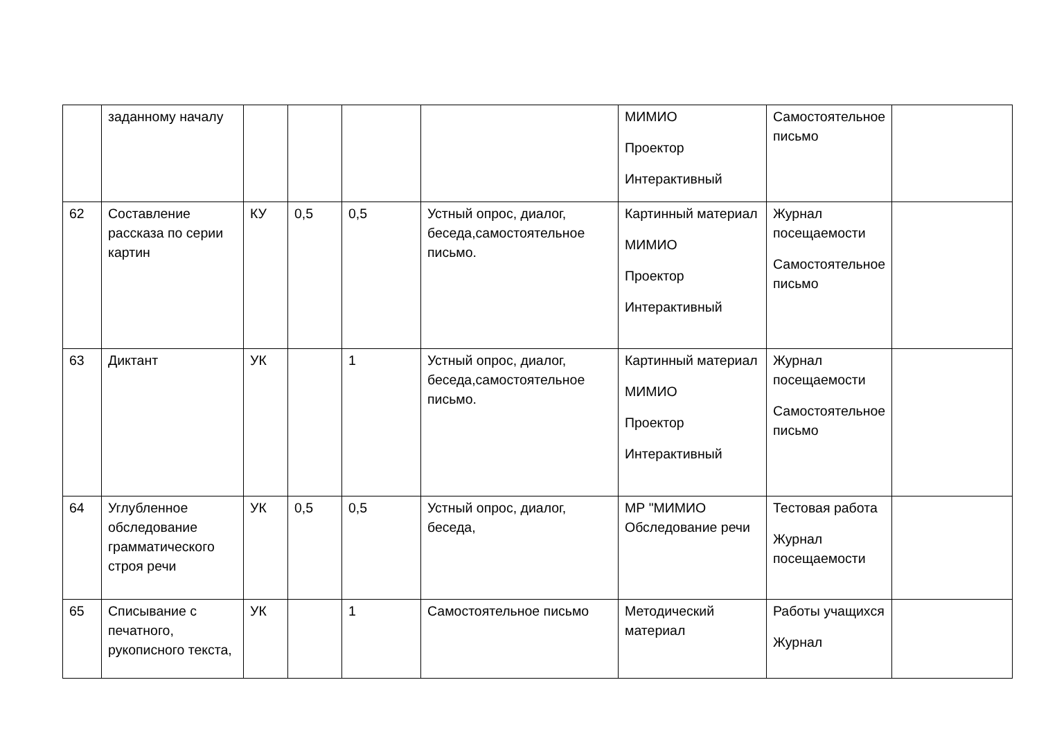| | заданному началу | | | | | МИМИО Проектор Интерактивный | Самостоятельное письмо | |
| 62 | Составление рассказа по серии картин | КУ | 0,5 | 0,5 | Устный опрос, диалог, беседа,самостоятельное письмо. | Картинный материал МИМИО Проектор Интерактивный | Журнал посещаемости Самостоятельное письмо | |
| 63 | Диктант | УК | | 1 | Устный опрос, диалог, беседа,самостоятельное письмо. | Картинный материал МИМИО Проектор Интерактивный | Журнал посещаемости Самостоятельное письмо | |
| 64 | Углубленное обследование грамматического строя речи | УК | 0,5 | 0,5 | Устный опрос, диалог, беседа, | МР "МИМИО Обследование речи | Тестовая работа Журнал посещаемости | |
| 65 | Списывание с печатного, рукописного текста, | УК | | 1 | Самостоятельное письмо | Методический материал | Работы учащихся Журнал | |